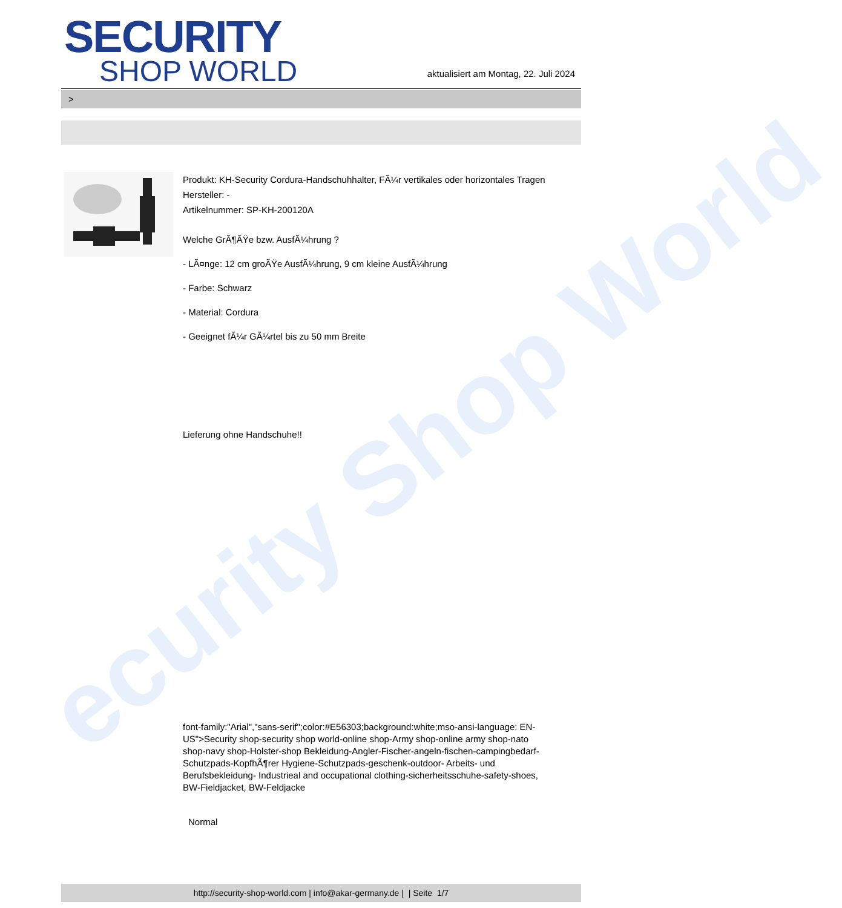ecurity Shop World
SECURITY
SHOP WORLD
aktualisiert am Montag, 22. Juli 2024
>
Produkt: KH-Security Cordura-Handschuhhalter, FÃ¼r vertikales oder horizontales Tragen
Hersteller: -
Artikelnummer: SP-KH-200120A
Welche GrÃ¶ÃŸe bzw. AusfÃ¼hrung ?
- LÃ¤nge: 12 cm groÃŸe AusfÃ¼hrung, 9 cm kleine AusfÃ¼hrung
- Farbe: Schwarz
- Material: Cordura
- Geeignet fÃ¼r GÃ¼rtel bis zu 50 mm Breite
Lieferung ohne Handschuhe!!
font-family:"Arial","sans-serif";color:#E56303;background:white;mso-ansi-language: EN-US">Security shop-security shop world-online shop-Army shop-online army shop-nato shop-navy shop-Holster-shop Bekleidung-Angler-Fischer-angeln-fischen-campingbedarf-Schutzpads-KopfhÃ¶rer Hygiene-Schutzpads-geschenk-outdoor- Arbeits- und Berufsbekleidung- Industrieal and occupational clothing-sicherheitsschuhe-safety-shoes, BW-Fieldjacket, BW-Feldjacke
Normal
http://security-shop-world.com | info@akar-germany.de | | Seite 1/7